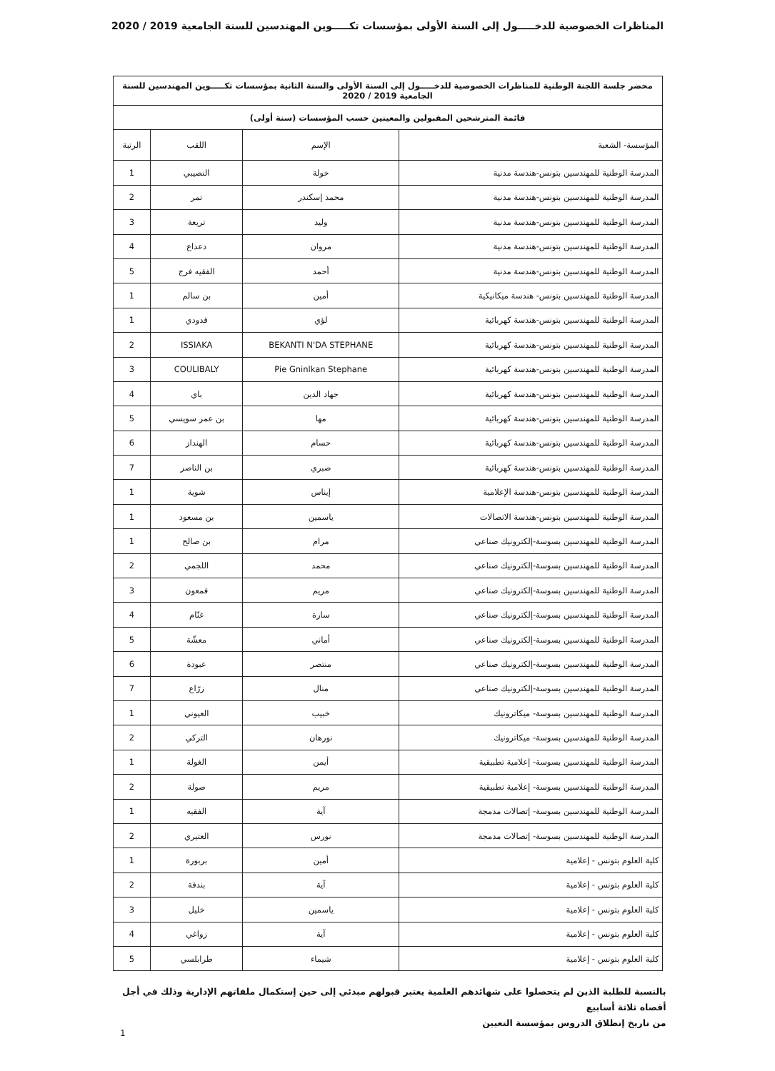المناظرات الخصوصية للدخـــــول إلى السنة الأولى بمؤسسات تكـــــوين المهندسين للسنة الجامعية 2019 / 2020
| محضر جلسة اللجنة الوطنية للمناظرات الخصوصية للدخـــــول إلى السنة الأولى والسنة الثانية بمؤسسات تكـــــوين المهندسين للسنة الجامعية 2019 / 2020 | | | |
| --- | --- | --- | --- |
| قائمة المترشحين المقبولين والمعينين حسب المؤسسات (سنة أولى) | | | |
| المؤسسة- الشعبة | الإسم | اللقب | الرتبة |
| المدرسة الوطنية للمهندسين بتونس-هندسة مدنية | خولة | النصيبي | 1 |
| المدرسة الوطنية للمهندسين بتونس-هندسة مدنية | محمد إسكندر | تمر | 2 |
| المدرسة الوطنية للمهندسين بتونس-هندسة مدنية | وليد | تريعة | 3 |
| المدرسة الوطنية للمهندسين بتونس-هندسة مدنية | مروان | دعداع | 4 |
| المدرسة الوطنية للمهندسين بتونس-هندسة مدنية | أحمد | الفقيه فرج | 5 |
| المدرسة الوطنية للمهندسين بتونس- هندسة ميكانيكية | أمين | بن سالم | 1 |
| المدرسة الوطنية للمهندسين بتونس-هندسة كهربائية | لؤي | قدودي | 1 |
| المدرسة الوطنية للمهندسين بتونس-هندسة كهربائية | BEKANTI N'DA STEPHANE | ISSIAKA | 2 |
| المدرسة الوطنية للمهندسين بتونس-هندسة كهربائية | Pie Gninlkan Stephane | COULIBALY | 3 |
| المدرسة الوطنية للمهندسين بتونس-هندسة كهربائية | جهاد الدين | باي | 4 |
| المدرسة الوطنية للمهندسين بتونس-هندسة كهربائية | مها | بن عمر سويسي | 5 |
| المدرسة الوطنية للمهندسين بتونس-هندسة كهربائية | حسام | الهنداز | 6 |
| المدرسة الوطنية للمهندسين بتونس-هندسة كهربائية | صبري | بن الناصر | 7 |
| المدرسة الوطنية للمهندسين بتونس-هندسة الإعلامية | إيناس | شوية | 1 |
| المدرسة الوطنية للمهندسين بتونس-هندسة الاتصالات | ياسمين | بن مسعود | 1 |
| المدرسة الوطنية للمهندسين بسوسة-إلكترونيك صناعي | مرام | بن صالح | 1 |
| المدرسة الوطنية للمهندسين بسوسة-إلكترونيك صناعي | محمد | اللجمي | 2 |
| المدرسة الوطنية للمهندسين بسوسة-إلكترونيك صناعي | مريم | قمعون | 3 |
| المدرسة الوطنية للمهندسين بسوسة-إلكترونيك صناعي | سارة | غنّام | 4 |
| المدرسة الوطنية للمهندسين بسوسة-إلكترونيك صناعي | أماني | معشّة | 5 |
| المدرسة الوطنية للمهندسين بسوسة-إلكترونيك صناعي | منتصر | عبودة | 6 |
| المدرسة الوطنية للمهندسين بسوسة-إلكترونيك صناعي | منال | زرّاع | 7 |
| المدرسة الوطنية للمهندسين بسوسة- ميكاترونيك | خبيب | العيوني | 1 |
| المدرسة الوطنية للمهندسين بسوسة- ميكاترونيك | نورهان | التركي | 2 |
| المدرسة الوطنية للمهندسين بسوسة- إعلامية تطبيقية | أيمن | الغولة | 1 |
| المدرسة الوطنية للمهندسين بسوسة- إعلامية تطبيقية | مريم | صولة | 2 |
| المدرسة الوطنية للمهندسين بسوسة- إتصالات مدمجة | آية | الفقيه | 1 |
| المدرسة الوطنية للمهندسين بسوسة- إتصالات مدمجة | نورس | العتيري | 2 |
| كلية العلوم بتونس - إعلامية | أمين | بربورة | 1 |
| كلية العلوم بتونس - إعلامية | آية | بندقة | 2 |
| كلية العلوم بتونس - إعلامية | ياسمين | خليل | 3 |
| كلية العلوم بتونس - إعلامية | آية | زواغي | 4 |
| كلية العلوم بتونس - إعلامية | شيماء | طرابلسي | 5 |
بالنسبة للطلبة الذين لم يتحصلوا على شهائدهم العلمية يعتبر قبولهم مبدئي إلى حين إستكمال ملفاتهم الإدارية وذلك في أجل أقصاه ثلاثة أسابيع
من تاريخ إنطلاق الدروس بمؤسسة التعيين
1